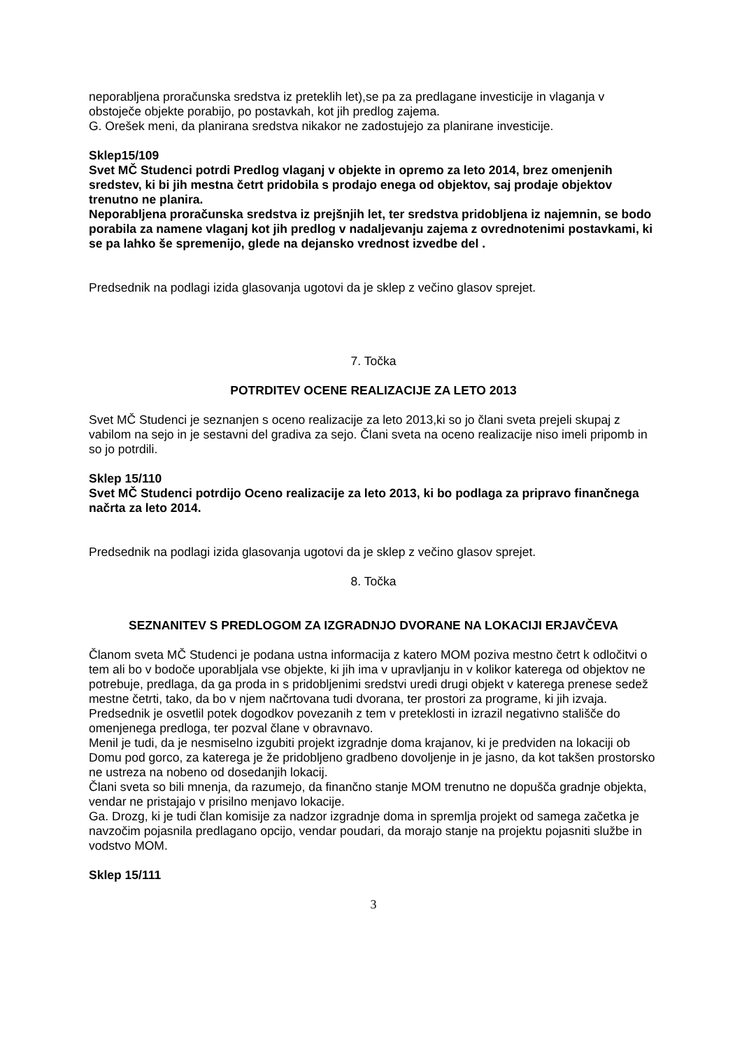neporabljena proračunska sredstva iz preteklih let),se pa za predlagane investicije in vlaganja v obstoječe objekte porabijo, po postavkah, kot jih predlog zajema.
G. Orešek meni, da planirana sredstva nikakor ne zadostujejo za planirane investicije.
Sklep15/109
Svet MČ Studenci potrdi Predlog vlaganj v objekte in opremo za leto 2014, brez omenjenih sredstev, ki bi jih mestna četrt pridobila s prodajo enega od objektov, saj prodaje objektov trenutno ne planira.
Neporabljena proračunska sredstva iz prejšnjih let, ter sredstva pridobljena iz najemnin, se bodo porabila za namene vlaganj kot jih predlog v nadaljevanju zajema z ovrednotenimi postavkami, ki se pa lahko še spremenijo, glede na dejansko vrednost izvedbe del .
Predsednik na podlagi izida glasovanja ugotovi da je sklep z večino glasov sprejet.
7. Točka
POTRDITEV OCENE REALIZACIJE ZA LETO 2013
Svet MČ Studenci je seznanjen s oceno realizacije za leto 2013,ki so jo člani sveta prejeli skupaj z vabilom na sejo in je sestavni del gradiva za sejo. Člani sveta na oceno realizacije niso imeli pripomb in so jo potrdili.
Sklep 15/110
Svet MČ Studenci potrdijo Oceno realizacije za leto 2013, ki bo podlaga za pripravo finančnega načrta za leto 2014.
Predsednik na podlagi izida glasovanja ugotovi da je sklep z večino glasov sprejet.
8. Točka
SEZNANITEV S PREDLOGOM ZA IZGRADNJO DVORANE NA LOKACIJI ERJAVČEVA
Članom sveta MČ Studenci je podana ustna informacija z katero MOM poziva mestno četrt k odločitvi o tem ali bo v bodoče uporabljala vse objekte, ki jih ima v upravljanju in v kolikor katerega od objektov ne potrebuje, predlaga, da ga proda in s pridobljenimi sredstvi uredi drugi objekt v katerega prenese sedež mestne četrti, tako, da bo v njem načrtovana tudi dvorana, ter prostori za programe, ki jih izvaja.
Predsednik je osvetlil potek dogodkov povezanih z tem v preteklosti in izrazil negativno stališče do omenjenega predloga, ter pozval člane v obravnavo.
Menil je tudi, da je nesmiselno izgubiti projekt izgradnje doma krajanov, ki je predviden na lokaciji ob Domu pod gorco, za katerega je že pridobljeno gradbeno dovoljenje in je jasno, da kot takšen prostorsko ne ustreza na nobeno od dosedanjih lokacij.
Člani sveta so bili mnenja, da razumejo, da finančno stanje MOM trenutno ne dopušča gradnje objekta, vendar ne pristajajo v prisilno menjavo lokacije.
Ga. Drozg, ki je tudi član komisije za nadzor izgradnje doma in spremlja projekt od samega začetka je navzočim pojasnila predlagano opcijo, vendar poudari, da morajo stanje na projektu pojasniti službe in vodstvo MOM.
Sklep 15/111
3